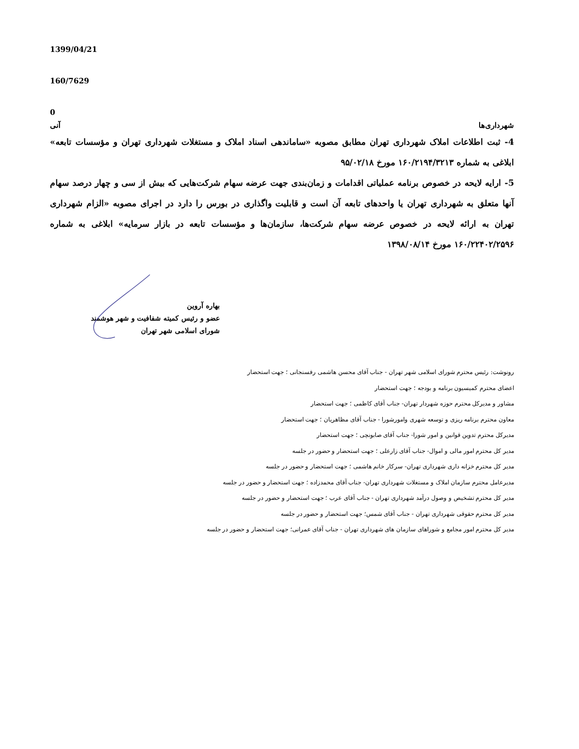1399/04/21
160/7629
0
شهرداری‌ها آنی
4- ثبت اطلاعات املاک شهرداری تهران مطابق مصوبه «ساماندهی اسناد املاک و مستغلات شهرداری تهران و مؤسسات تابعه» ابلاغی به شماره ۱۶۰/۲۱۹۴/۳۲۱۳ مورخ ۹۵/۰۲/۱۸
5- ارایه لایحه در خصوص برنامه عملیاتی اقدامات و زمان‌بندی جهت عرضه سهام شرکت‌هایی که بیش از سی و چهار درصد سهام آنها متعلق به شهرداری تهران یا واحدهای تابعه آن است و قابلیت واگذاری در بورس را دارد در اجرای مصوبه «الزام شهرداری تهران به ارائه لایحه در خصوص عرضه سهام شرکت‌ها، سازمان‌ها و مؤسسات تابعه در بازار سرمایه» ابلاغی به شماره ۱۶۰/۲۲۴۰۲/۲۵۹۶ مورخ ۱۳۹۸/۰۸/۱۴
بهاره آروین
عضو و رئیس کمیته شفافیت و شهر هوشمند
شورای اسلامی شهر تهران
رونوشت: رئیس محترم شورای اسلامی شهر تهران - جناب آقای محسن هاشمی رفسنجانی ؛ جهت استحضار
اعضای محترم کمیسیون برنامه و بودجه ؛ جهت استحضار
مشاور و مدیرکل محترم حوزه شهردار تهران- جناب آقای کاظمی ؛ جهت استحضار
معاون محترم برنامه ریزی و توسعه شهری وامورشورا - جناب آقای مظاهریان ؛ جهت استحضار
مدیرکل محترم تدوین قوانین و امور شورا- جناب آقای صابونچی ؛ جهت استحضار
مدیر کل محترم امور مالی و اموال- جناب آقای زارعلی ؛ جهت استحضار و حضور در جلسه
مدیر کل محترم خزانه داری شهرداری تهران- سرکار خانم هاشمی ؛ جهت استحضار و حضور در جلسه
مدیرعامل محترم سازمان املاک و مستغلات شهرداری تهران- جناب آقای محمدزاده ؛ جهت استحضار و حضور در جلسه
مدیر کل محترم تشخیص و وصول درآمد شهرداری تهران - جناب آقای عرب ؛ جهت استحضار و حضور در جلسه
مدیر کل محترم حقوقی شهرداری تهران - جناب آقای شمس؛ جهت استحضار و حضور در جلسه
مدیر کل محترم امور مجامع و شوراهای سازمان های شهرداری تهران - جناب آقای عمرانی؛ جهت استحضار و حضور در جلسه